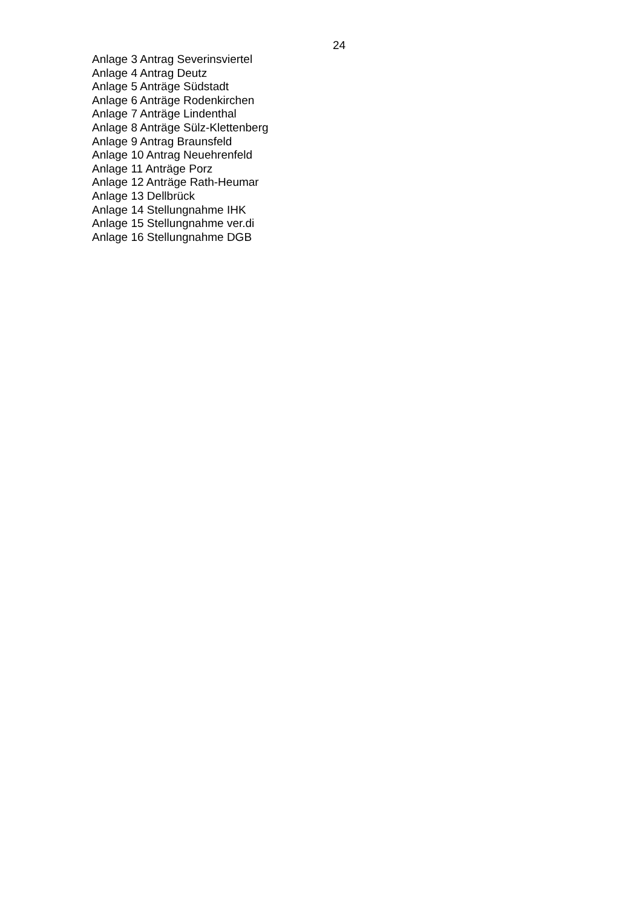24
Anlage 3 Antrag Severinsviertel
Anlage 4 Antrag Deutz
Anlage 5 Anträge Südstadt
Anlage 6 Anträge Rodenkirchen
Anlage 7 Anträge Lindenthal
Anlage 8 Anträge Sülz-Klettenberg
Anlage 9 Antrag Braunsfeld
Anlage 10 Antrag Neuehrenfeld
Anlage 11 Anträge Porz
Anlage 12 Anträge Rath-Heumar
Anlage 13 Dellbrück
Anlage 14 Stellungnahme IHK
Anlage 15 Stellungnahme ver.di
Anlage 16 Stellungnahme DGB